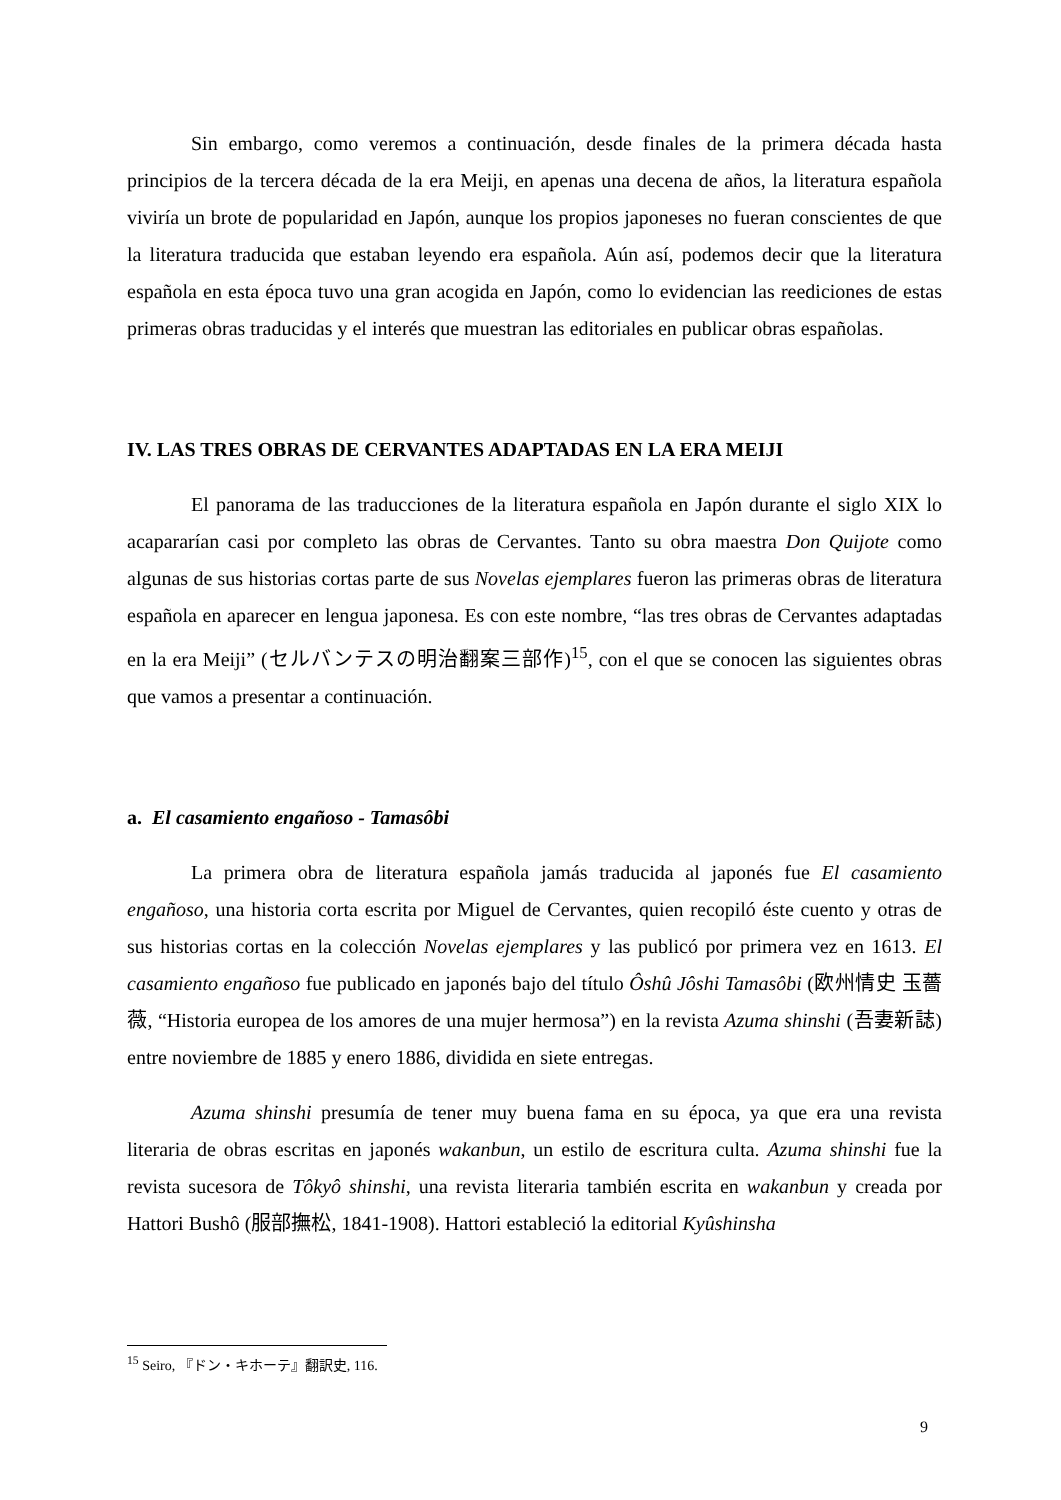Sin embargo, como veremos a continuación, desde finales de la primera década hasta principios de la tercera década de la era Meiji, en apenas una decena de años, la literatura española viviría un brote de popularidad en Japón, aunque los propios japoneses no fueran conscientes de que la literatura traducida que estaban leyendo era española. Aún así, podemos decir que la literatura española en esta época tuvo una gran acogida en Japón, como lo evidencian las reediciones de estas primeras obras traducidas y el interés que muestran las editoriales en publicar obras españolas.
IV. LAS TRES OBRAS DE CERVANTES ADAPTADAS EN LA ERA MEIJI
El panorama de las traducciones de la literatura española en Japón durante el siglo XIX lo acapararían casi por completo las obras de Cervantes. Tanto su obra maestra Don Quijote como algunas de sus historias cortas parte de sus Novelas ejemplares fueron las primeras obras de literatura española en aparecer en lengua japonesa. Es con este nombre, “las tres obras de Cervantes adaptadas en la era Meiji” (セルバンテスの明治翻案三部作)<sup>15</sup>, con el que se conocen las siguientes obras que vamos a presentar a continuación.
a. El casamiento engañoso - Tamasôbi
La primera obra de literatura española jamás traducida al japonés fue El casamiento engañoso, una historia corta escrita por Miguel de Cervantes, quien recopiló éste cuento y otras de sus historias cortas en la colección Novelas ejemplares y las publicó por primera vez en 1613. El casamiento engañoso fue publicado en japonés bajo del título Ôshû Jôshi Tamasôbi (欧州情史 玉薔薇, “Historia europea de los amores de una mujer hermosa”) en la revista Azuma shinshi (吾妻新誌) entre noviembre de 1885 y enero 1886, dividida en siete entregas.
Azuma shinshi presumía de tener muy buena fama en su época, ya que era una revista literaria de obras escritas en japonés wakanbun, un estilo de escritura culta. Azuma shinshi fue la revista sucesora de Tôkyô shinshi, una revista literaria también escrita en wakanbun y creada por Hattori Bushô (服部撫松, 1841-1908). Hattori estableció la editorial Kyûshinsha
<sup>15</sup> Seiro, 『ドン・キホーテ』翻訳史, 116.
9